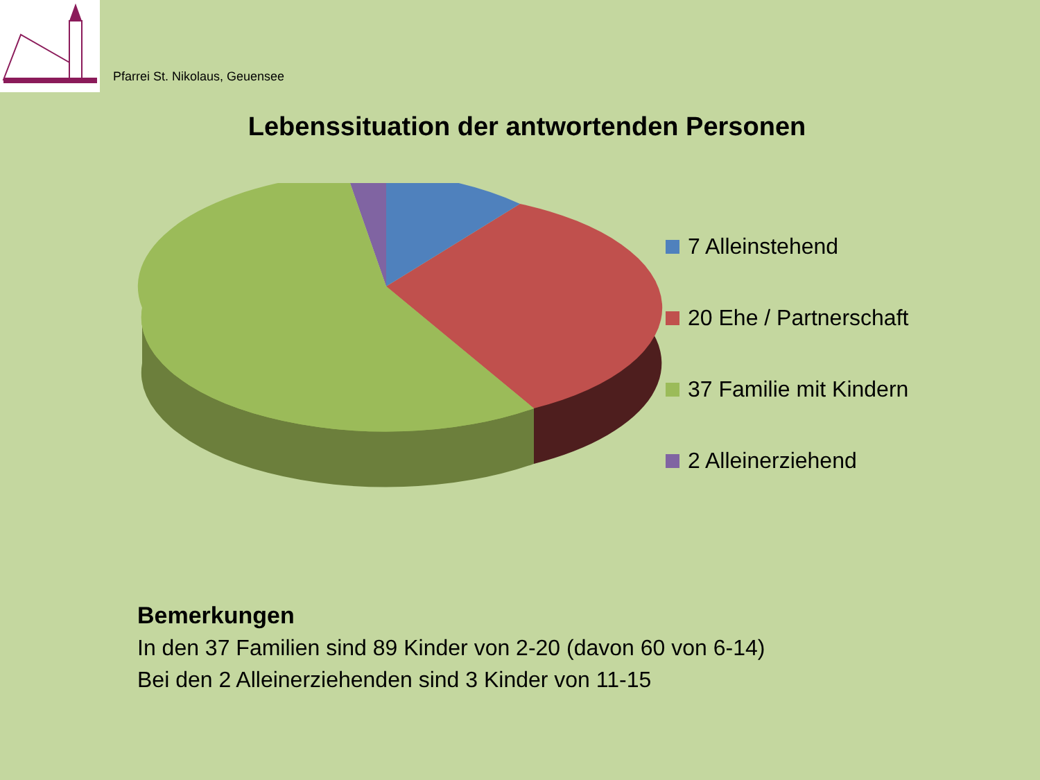Pfarrei St. Nikolaus, Geuensee
Lebenssituation der antwortenden Personen
7 Alleinstehend
20 Ehe / Partnerschaft
37 Familie mit Kindern
2 Alleinerziehend
Bemerkungen
In den 37 Familien sind 89 Kinder von 2-20 (davon 60 von 6-14)
Bei den 2 Alleinerziehenden sind 3 Kinder von 11-15